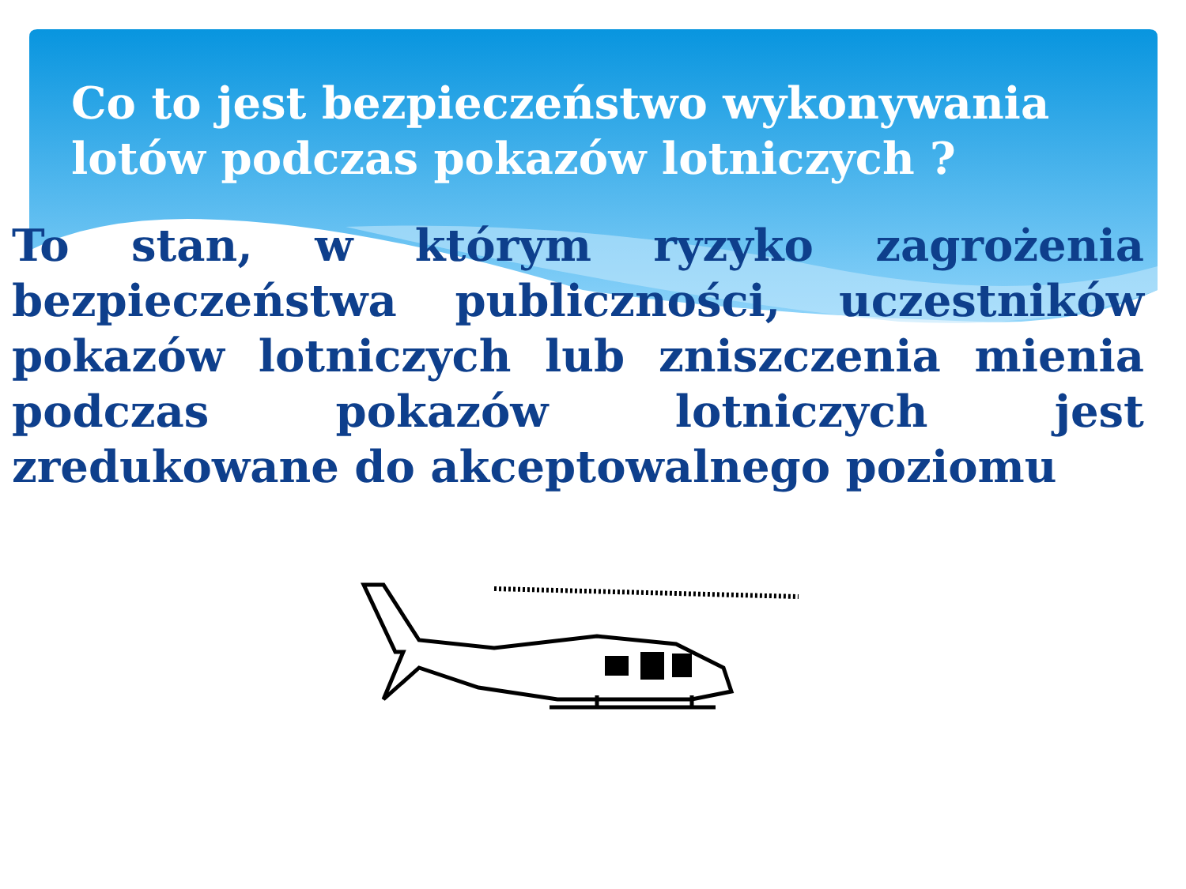Co to jest bezpieczeństwo wykonywania lotów podczas pokazów lotniczych ?
To stan, w którym ryzyko zagrożenia bezpieczeństwa publiczności, uczestników pokazów lotniczych lub zniszczenia mienia podczas pokazów lotniczych jest zredukowane do akceptowalnego poziomu